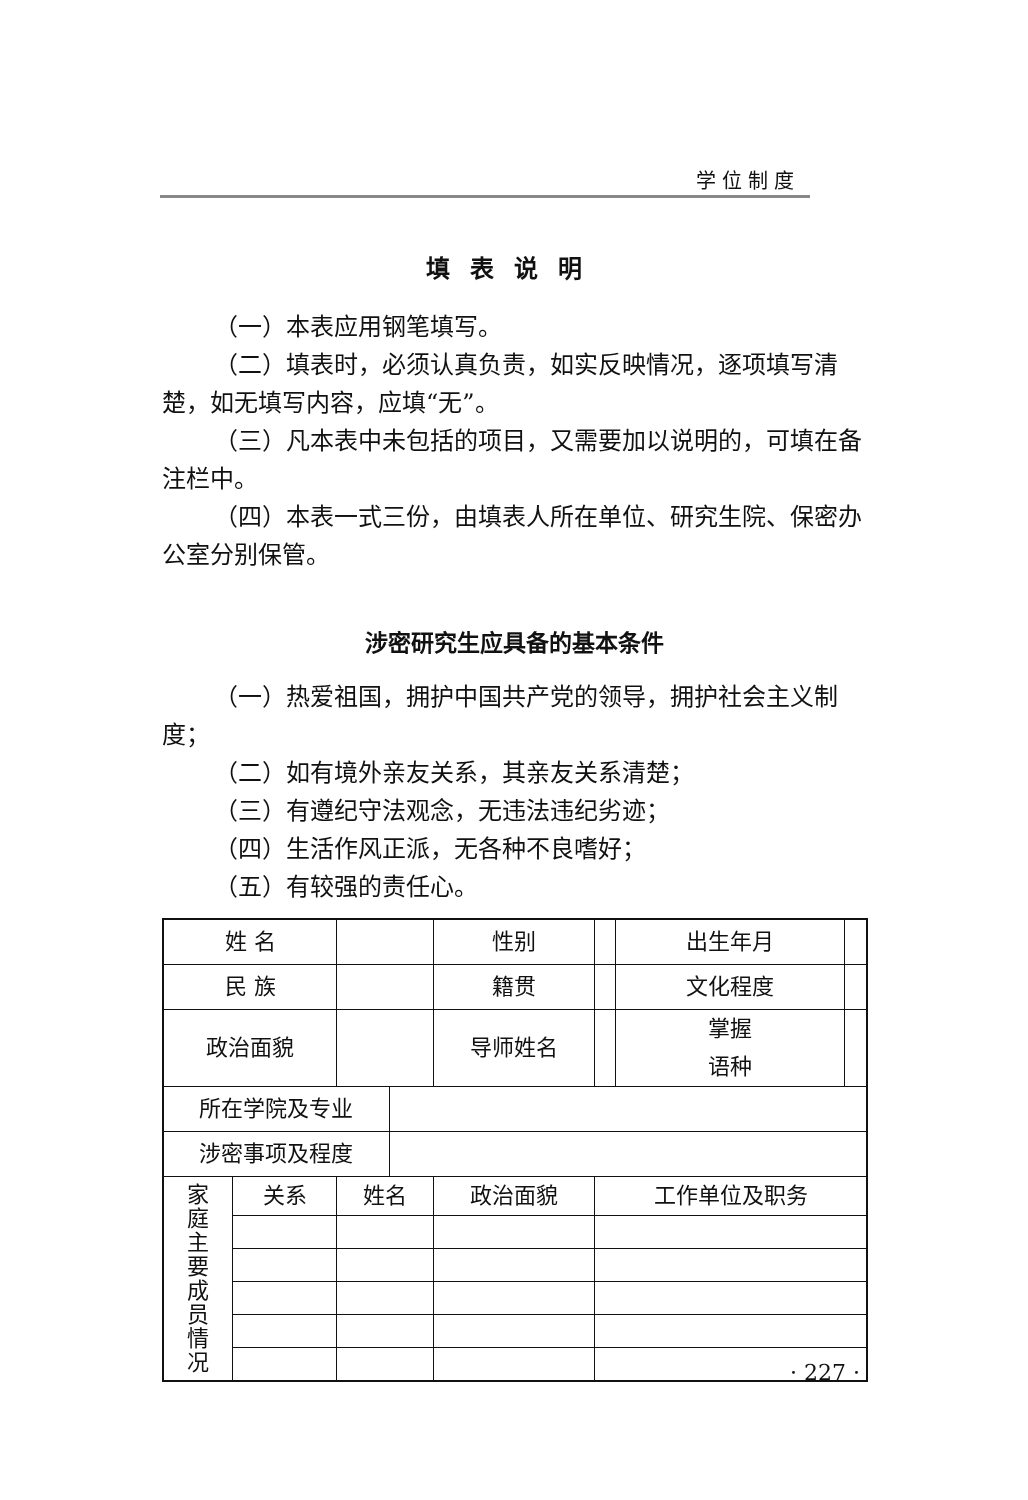学位制度
填表说明
（一）本表应用钢笔填写。
（二）填表时，必须认真负责，如实反映情况，逐项填写清楚，如无填写内容，应填“无”。
（三）凡本表中未包括的项目，又需要加以说明的，可填在备注栏中。
（四）本表一式三份，由填表人所在单位、研究生院、保密办公室分别保管。
涉密研究生应具备的基本条件
（一）热爱祖国，拥护中国共产党的领导，拥护社会主义制度；
（二）如有境外亲友关系，其亲友关系清楚；
（三）有遵纪守法观念，无违法违纪劣迹；
（四）生活作风正派，无各种不良嗜好；
（五）有较强的责任心。
| 姓 名 | | | | 性别 | | 出生年月 | |
| 民 族 | | | | 籍贯 | | 文化程度 | |
| 政治面貌 | | | | 导师姓名 | | 掌握 语种 | |
| 所在学院及专业 | | | | | | | |
| 涉密事项及程度 | | | | | | | |
| 家 庭 主 要 成 员 情 况 | 关系 | 姓名 | | 政治面貌 | 工作单位及职务 | | |
· 227 ·